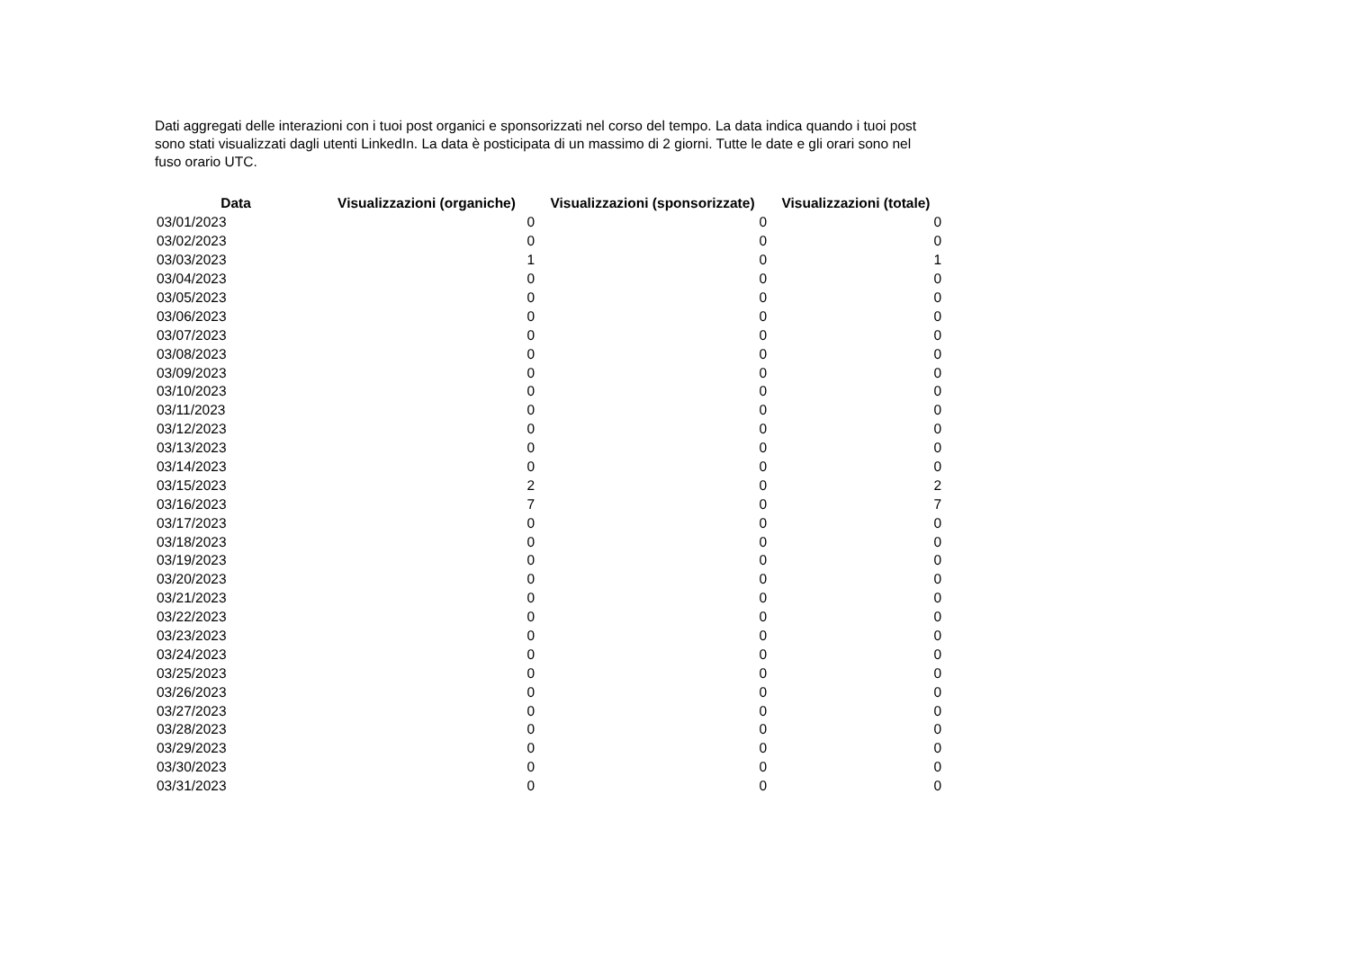Dati aggregati delle interazioni con i tuoi post organici e sponsorizzati nel corso del tempo. La data indica quando i tuoi post sono stati visualizzati dagli utenti LinkedIn. La data è posticipata di un massimo di 2 giorni. Tutte le date e gli orari sono nel fuso orario UTC.
| Data | Visualizzazioni (organiche) | Visualizzazioni (sponsorizzate) | Visualizzazioni (totale) |
| --- | --- | --- | --- |
| 03/01/2023 | 0 | 0 | 0 |
| 03/02/2023 | 0 | 0 | 0 |
| 03/03/2023 | 1 | 0 | 1 |
| 03/04/2023 | 0 | 0 | 0 |
| 03/05/2023 | 0 | 0 | 0 |
| 03/06/2023 | 0 | 0 | 0 |
| 03/07/2023 | 0 | 0 | 0 |
| 03/08/2023 | 0 | 0 | 0 |
| 03/09/2023 | 0 | 0 | 0 |
| 03/10/2023 | 0 | 0 | 0 |
| 03/11/2023 | 0 | 0 | 0 |
| 03/12/2023 | 0 | 0 | 0 |
| 03/13/2023 | 0 | 0 | 0 |
| 03/14/2023 | 0 | 0 | 0 |
| 03/15/2023 | 2 | 0 | 2 |
| 03/16/2023 | 7 | 0 | 7 |
| 03/17/2023 | 0 | 0 | 0 |
| 03/18/2023 | 0 | 0 | 0 |
| 03/19/2023 | 0 | 0 | 0 |
| 03/20/2023 | 0 | 0 | 0 |
| 03/21/2023 | 0 | 0 | 0 |
| 03/22/2023 | 0 | 0 | 0 |
| 03/23/2023 | 0 | 0 | 0 |
| 03/24/2023 | 0 | 0 | 0 |
| 03/25/2023 | 0 | 0 | 0 |
| 03/26/2023 | 0 | 0 | 0 |
| 03/27/2023 | 0 | 0 | 0 |
| 03/28/2023 | 0 | 0 | 0 |
| 03/29/2023 | 0 | 0 | 0 |
| 03/30/2023 | 0 | 0 | 0 |
| 03/31/2023 | 0 | 0 | 0 |